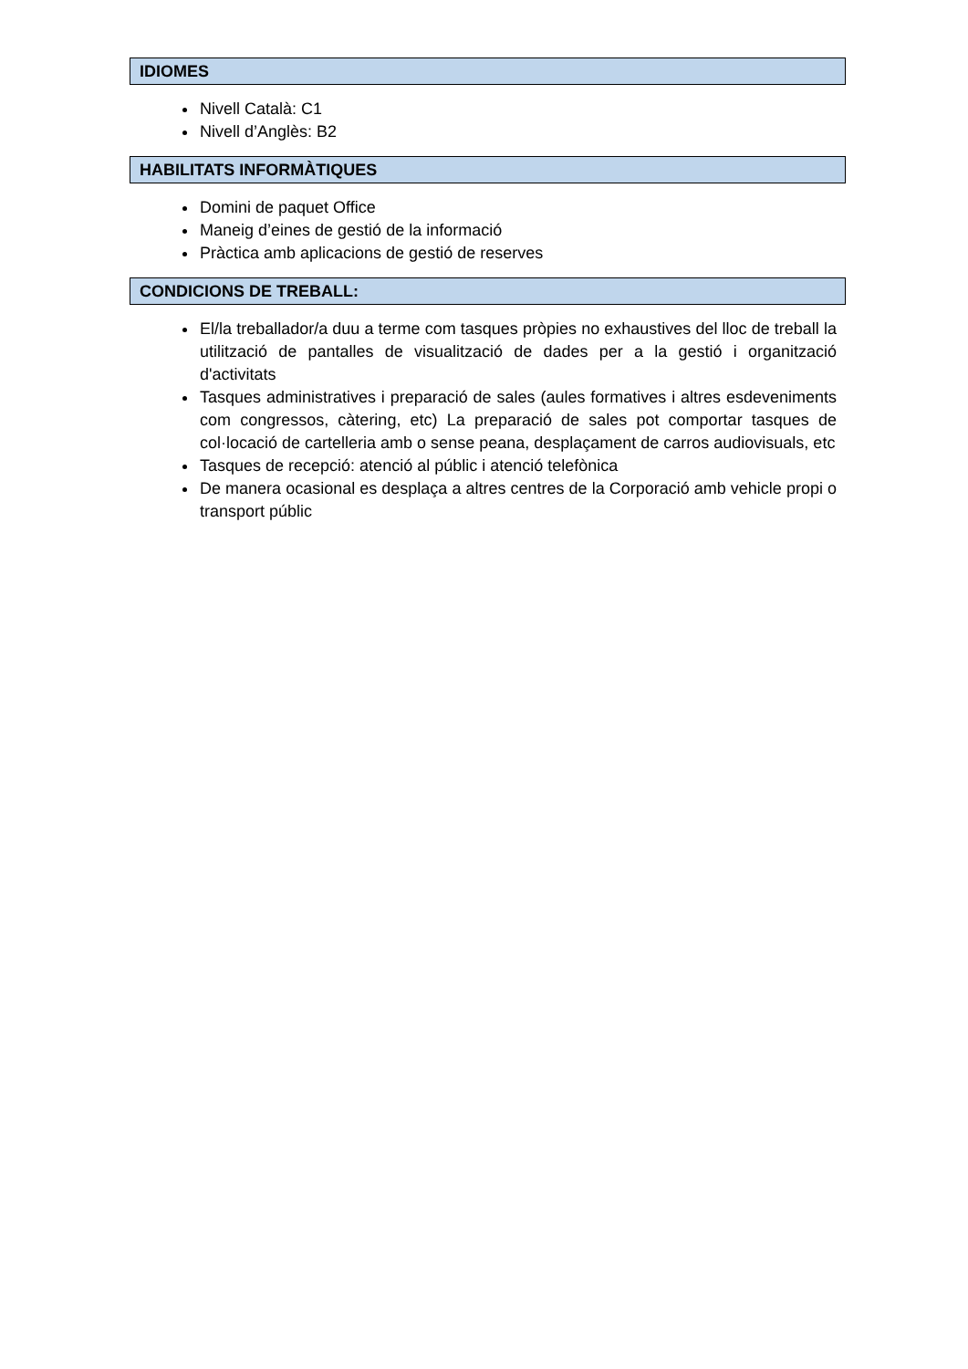IDIOMES
Nivell Català: C1
Nivell d’Anglès: B2
HABILITATS INFORMÀTIQUES
Domini de paquet Office
Maneig d’eines de gestió de la informació
Pràctica amb aplicacions de gestió de reserves
CONDICIONS DE TREBALL:
El/la treballador/a duu a terme com tasques pròpies no exhaustives del lloc de treball la utilització de pantalles de visualització de dades per a la gestió i organització d'activitats
Tasques administratives i preparació de sales (aules formatives i altres esdeveniments com congressos, càtering, etc) La preparació de sales pot comportar tasques de col·locació de cartelleria amb o sense peana, desplaçament de carros audiovisuals, etc
Tasques de recepció: atenció al públic i atenció telefònica
De manera ocasional es desplaça a altres centres de la Corporació amb vehicle propi o transport públic